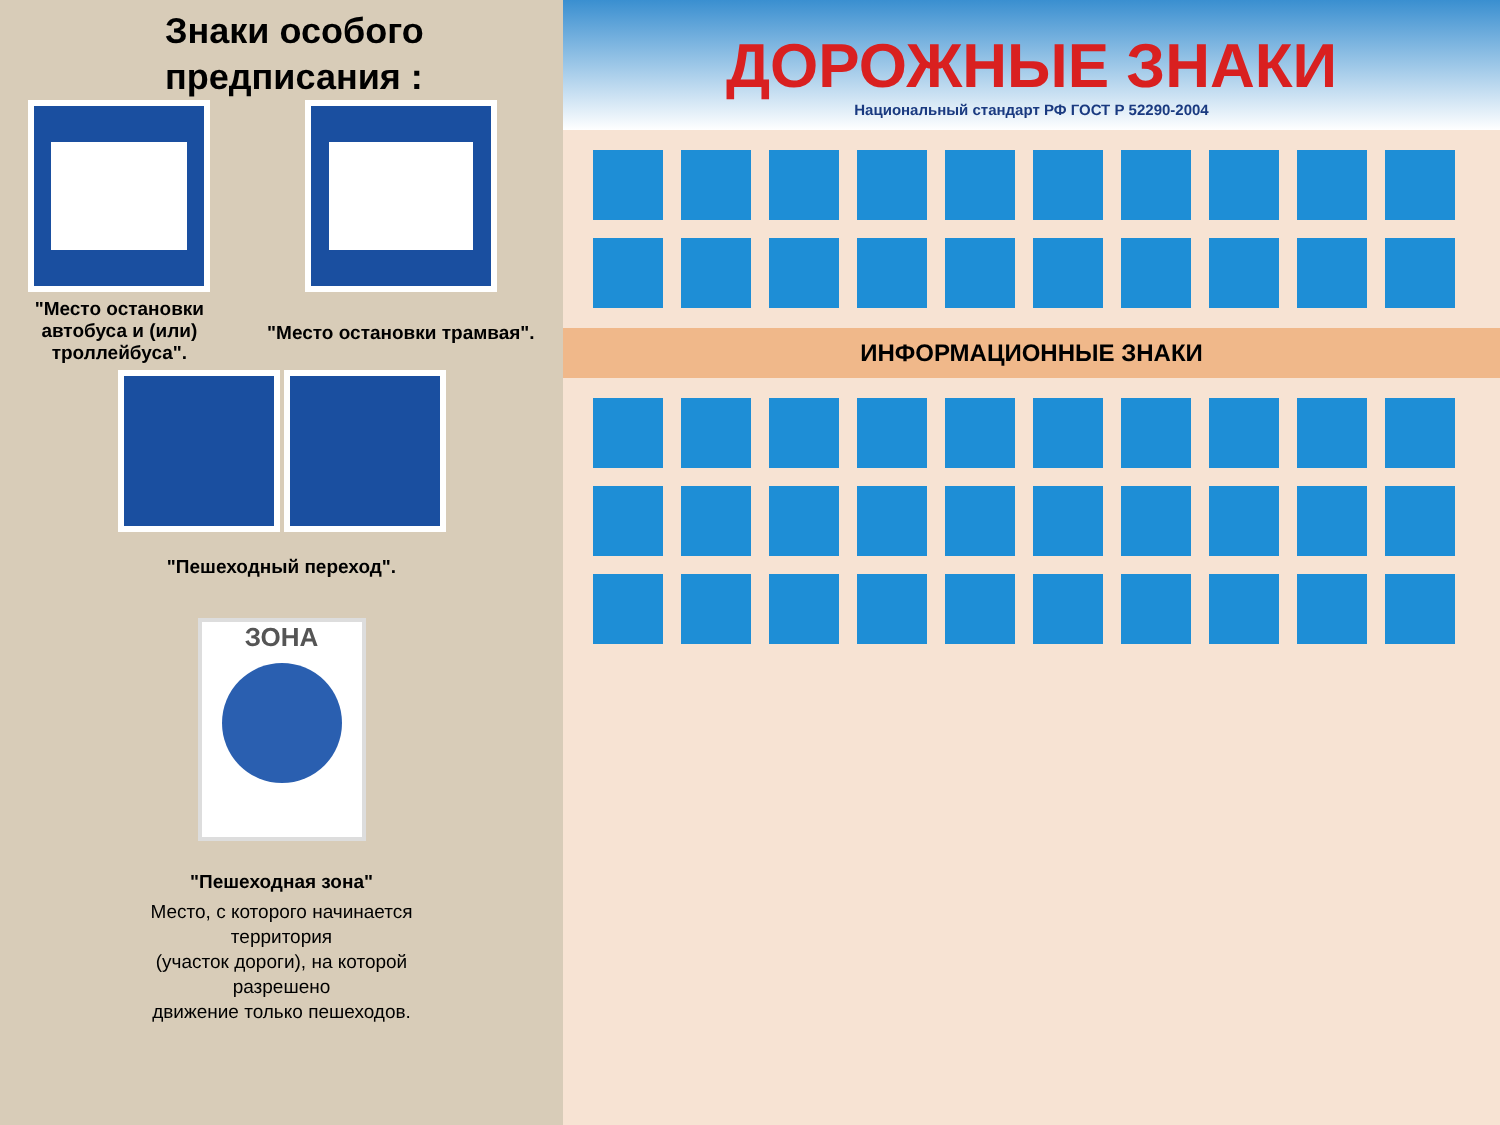Знаки особого предписания :
"Место остановки
автобуса и (или)
троллейбуса".
"Место остановки трамвая".
"Пешеходный переход".
ЗОНА
"Пешеходная зона"
Место, с которого начинается
территория
(участок дороги), на которой
разрешено
движение только пешеходов.
ДОРОЖНЫЕ ЗНАКИ
Национальный стандарт РФ ГОСТ Р 52290-2004
ИНФОРМАЦИОННЫЕ ЗНАКИ